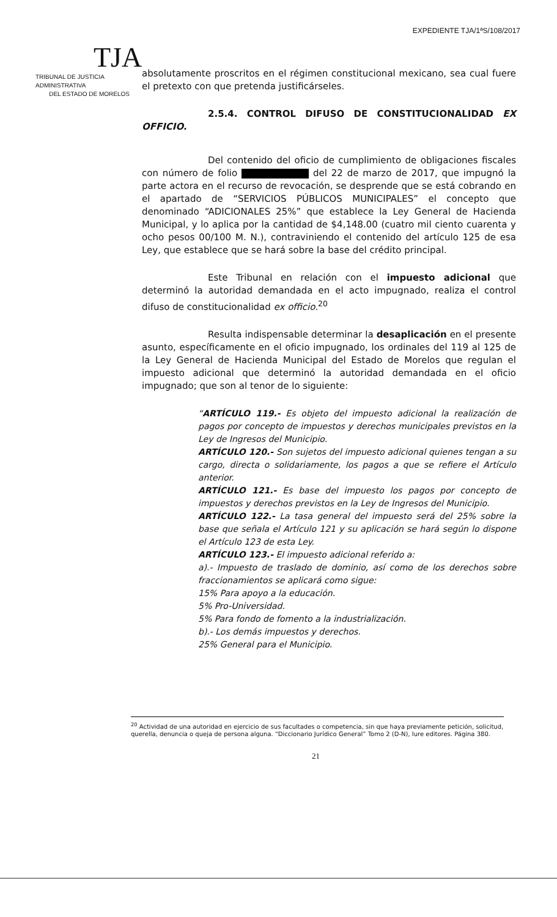EXPEDIENTE TJA/1ªS/108/2017
TJA
TRIBUNAL DE JUSTICIA ADMINISTRATIVA
DEL ESTADO DE MORELOS
absolutamente proscritos en el régimen constitucional mexicano, sea cual fuere el pretexto con que pretenda justificárseles.
2.5.4. CONTROL DIFUSO DE CONSTITUCIONALIDAD EX OFFICIO.
Del contenido del oficio de cumplimiento de obligaciones fiscales con número de folio del 22 de marzo de 2017, que impugnó la parte actora en el recurso de revocación, se desprende que se está cobrando en el apartado de “SERVICIOS PÚBLICOS MUNICIPALES” el concepto que denominado “ADICIONALES 25%” que establece la Ley General de Hacienda Municipal, y lo aplica por la cantidad de $4,148.00 (cuatro mil ciento cuarenta y ocho pesos 00/100 M. N.), contraviniendo el contenido del artículo 125 de esa Ley, que establece que se hará sobre la base del crédito principal.
Este Tribunal en relación con el impuesto adicional que determinó la autoridad demandada en el acto impugnado, realiza el control difuso de constitucionalidad ex officio.<sup>20</sup>
Resulta indispensable determinar la desaplicación en el presente asunto, específicamente en el oficio impugnado, los ordinales del 119 al 125 de la Ley General de Hacienda Municipal del Estado de Morelos que regulan el impuesto adicional que determinó la autoridad demandada en el oficio impugnado; que son al tenor de lo siguiente:
“ARTÍCULO 119.- Es objeto del impuesto adicional la realización de pagos por concepto de impuestos y derechos municipales previstos en la Ley de Ingresos del Municipio.
ARTÍCULO 120.- Son sujetos del impuesto adicional quienes tengan a su cargo, directa o solidariamente, los pagos a que se refiere el Artículo anterior.
ARTÍCULO 121.- Es base del impuesto los pagos por concepto de impuestos y derechos previstos en la Ley de Ingresos del Municipio.
ARTÍCULO 122.- La tasa general del impuesto será del 25% sobre la base que señala el Artículo 121 y su aplicación se hará según lo dispone el Artículo 123 de esta Ley.
ARTÍCULO 123.- El impuesto adicional referido a:
a).- Impuesto de traslado de dominio, así como de los derechos sobre fraccionamientos se aplicará como sigue:
15% Para apoyo a la educación.
5% Pro-Universidad.
5% Para fondo de fomento a la industrialización.
b).- Los demás impuestos y derechos.
25% General para el Municipio.
<sup>20</sup> Actividad de una autoridad en ejercicio de sus facultades o competencia, sin que haya previamente petición, solicitud, querella, denuncia o queja de persona alguna. “Diccionario Jurídico General” Tomo 2 (D-N), Iure editores. Página 380.
21